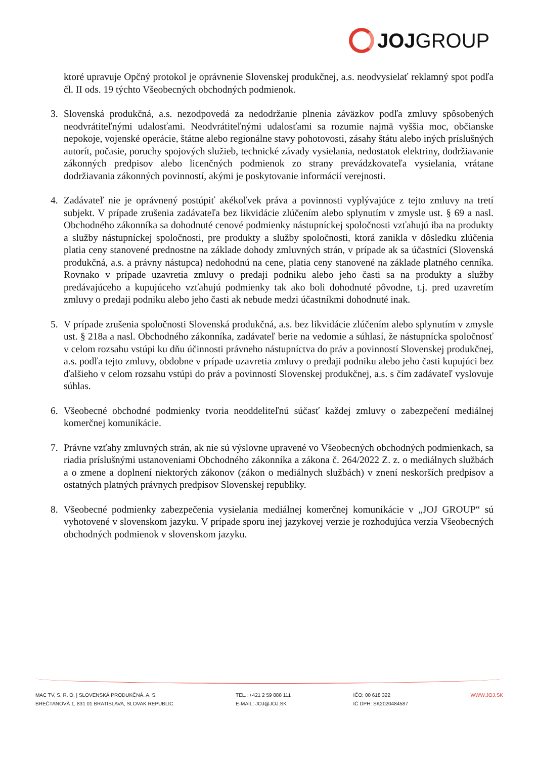JOJ GROUP
ktoré upravuje Opčný protokol je oprávnenie Slovenskej produkčnej, a.s. neodvysielať reklamný spot podľa čl. II ods. 19 týchto Všeobecných obchodných podmienok.
3. Slovenská produkčná, a.s. nezodpovedá za nedodržanie plnenia záväzkov podľa zmluvy spôsobených neodvrátiteľnými udalosťami. Neodvrátiteľnými udalosťami sa rozumie najmä vyššia moc, občianske nepokoje, vojenské operácie, štátne alebo regionálne stavy pohotovosti, zásahy štátu alebo iných príslušných autorít, počasie, poruchy spojových služieb, technické závady vysielania, nedostatok elektriny, dodržiavanie zákonných predpisov alebo licenčných podmienok zo strany prevádzkovateľa vysielania, vrátane dodržiavania zákonných povinností, akými je poskytovanie informácií verejnosti.
4. Zadávateľ nie je oprávnený postúpiť akékoľvek práva a povinnosti vyplývajúce z tejto zmluvy na tretí subjekt. V prípade zrušenia zadávateľa bez likvidácie zlúčením alebo splynutím v zmysle ust. § 69 a nasl. Obchodného zákonníka sa dohodnuté cenové podmienky nástupníckej spoločnosti vzťahujú iba na produkty a služby nástupníckej spoločnosti, pre produkty a služby spoločnosti, ktorá zanikla v dôsledku zlúčenia platia ceny stanovené prednostne na základe dohody zmluvných strán, v prípade ak sa účastníci (Slovenská produkčná, a.s. a právny nástupca) nedohodnú na cene, platia ceny stanovené na základe platného cenníka. Rovnako v prípade uzavretia zmluvy o predaji podniku alebo jeho časti sa na produkty a služby predávajúceho a kupujúceho vzťahujú podmienky tak ako boli dohodnuté pôvodne, t.j. pred uzavretím zmluvy o predaji podniku alebo jeho časti ak nebude medzi účastníkmi dohodnuté inak.
5. V prípade zrušenia spoločnosti Slovenská produkčná, a.s. bez likvidácie zlúčením alebo splynutím v zmysle ust. § 218a a nasl. Obchodného zákonníka, zadávateľ berie na vedomie a súhlasí, že nástupnícka spoločnosť v celom rozsahu vstúpi ku dňu účinnosti právneho nástupníctva do práv a povinností Slovenskej produkčnej, a.s. podľa tejto zmluvy, obdobne v prípade uzavretia zmluvy o predaji podniku alebo jeho časti kupujúci bez ďalšieho v celom rozsahu vstúpi do práv a povinností Slovenskej produkčnej, a.s. s čím zadávateľ vyslovuje súhlas.
6. Všeobecné obchodné podmienky tvoria neoddeliteľnú súčasť každej zmluvy o zabezpečení mediálnej komerčnej komunikácie.
7. Právne vzťahy zmluvných strán, ak nie sú výslovne upravené vo Všeobecných obchodných podmienkach, sa riadia príslušnými ustanoveniami Obchodného zákonníka a zákona č. 264/2022 Z. z. o mediálnych službách a o zmene a doplnení niektorých zákonov (zákon o mediálnych službách) v znení neskorších predpisov a ostatných platných právnych predpisov Slovenskej republiky.
8. Všeobecné podmienky zabezpečenia vysielania mediálnej komerčnej komunikácie v „JOJ GROUP“ sú vyhotovené v slovenskom jazyku. V prípade sporu inej jazykovej verzie je rozhodujúca verzia Všeobecných obchodných podmienok v slovenskom jazyku.
MAC TV, S. R. O. | SLOVENSKÁ PRODUKČNÁ, A. S.
BREČTANOVÁ 1, 831 01 BRATISLAVA, SLOVAK REPUBLIC
TEL.: +421 2 59 888 111
E-MAIL: JOJ@JOJ.SK
IČO: 00 618 322
IČ DPH: SK2020484587
WWW.JOJ.SK